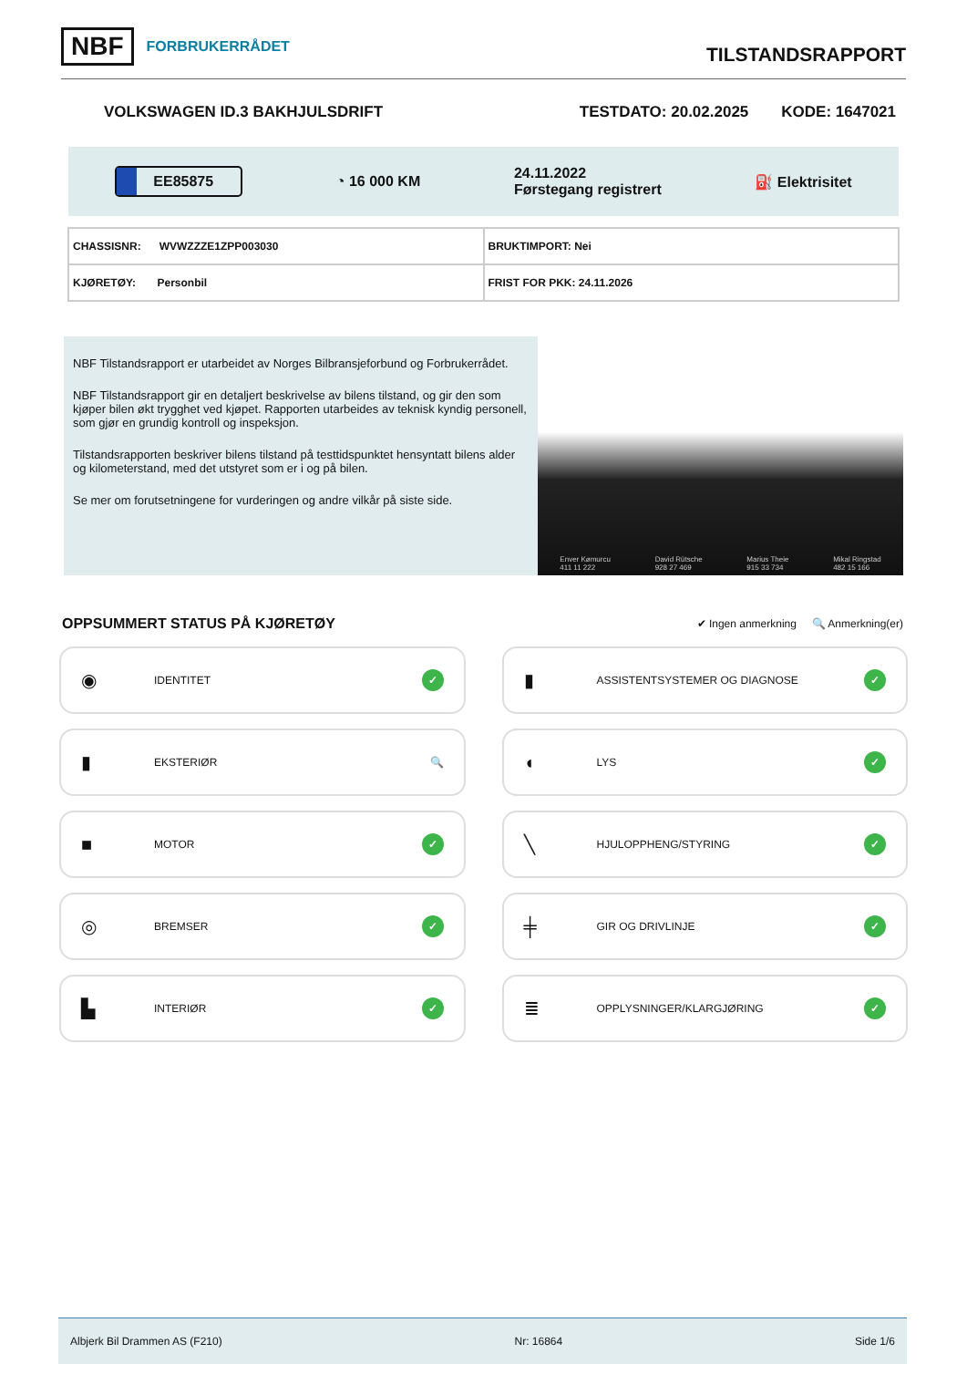NBF FORBRUKERRÅDET
TILSTANDSRAPPORT
VOLKSWAGEN ID.3 BAKHJULSDRIFT TESTDATO: 20.02.2025 KODE: 1647021
EE85875 ◔ 16 000 KM 24.11.2022
Førstegang registrert ⛽ Elektrisitet
| CHASSISNR: WVWZZZE1ZPP003030 | BRUKTIMPORT: Nei |
| KJØRETØY: Personbil | FRIST FOR PKK: 24.11.2026 |
NBF Tilstandsrapport er utarbeidet av Norges Bilbransjeforbund og Forbrukerrådet.
NBF Tilstandsrapport gir en detaljert beskrivelse av bilens tilstand, og gir den som kjøper bilen økt trygghet ved kjøpet. Rapporten utarbeides av teknisk kyndig personell, som gjør en grundig kontroll og inspeksjon.
Tilstandsrapporten beskriver bilens tilstand på testtidspunktet hensyntatt bilens alder og kilometerstand, med det utstyret som er i og på bilen.
Se mer om forutsetningene for vurderingen og andre vilkår på siste side.
Enver Kømurcu
411 11 222 David Rütsche
928 27 469 Marius Theie
915 33 734 Mikal Ringstad
482 15 166
OPPSUMMERT STATUS PÅ KJØRETØY
✔ Ingen anmerkning 🔍 Anmerkning(er)
◉ IDENTITET ✓
▮ ASSISTENTSYSTEMER OG DIAGNOSE ✓
▮ EKSTERIØR 🔍
◖ LYS ✓
■ MOTOR ✓
╲ HJULOPPHENG/STYRING ✓
◎ BREMSER ✓
╪ GIR OG DRIVLINJE ✓
▙ INTERIØR ✓
≣ OPPLYSNINGER/KLARGJØRING ✓
Albjerk Bil Drammen AS (F210) Nr: 16864 Side 1/6